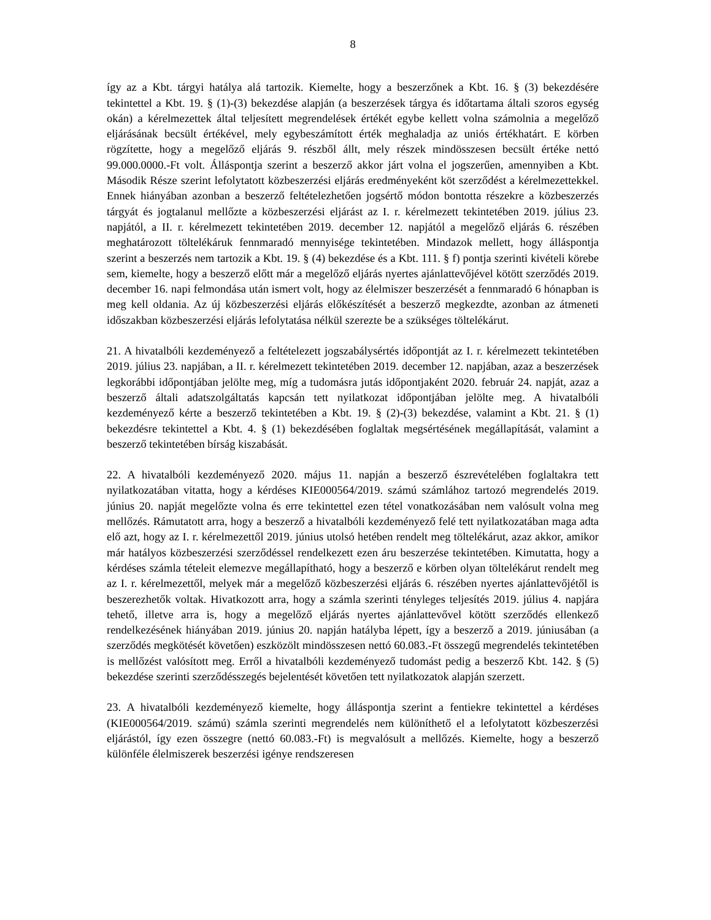8
így az a Kbt. tárgyi hatálya alá tartozik. Kiemelte, hogy a beszerzőnek a Kbt. 16. § (3) bekezdésére tekintettel a Kbt. 19. § (1)-(3) bekezdése alapján (a beszerzések tárgya és időtartama általi szoros egység okán) a kérelmezettek által teljesített megrendelések értékét egybe kellett volna számolnia a megelőző eljárásának becsült értékével, mely egybeszámított érték meghaladja az uniós értékhatárt. E körben rögzítette, hogy a megelőző eljárás 9. részből állt, mely részek mindösszesen becsült értéke nettó 99.000.0000.-Ft volt. Álláspontja szerint a beszerző akkor járt volna el jogszerűen, amennyiben a Kbt. Második Része szerint lefolytatott közbeszerzési eljárás eredményeként köt szerződést a kérelmezettekkel. Ennek hiányában azonban a beszerző feltételezhetően jogsértő módon bontotta részekre a közbeszerzés tárgyát és jogtalanul mellőzte a közbeszerzési eljárást az I. r. kérelmezett tekintetében 2019. július 23. napjától, a II. r. kérelmezett tekintetében 2019. december 12. napjától a megelőző eljárás 6. részében meghatározott töltelékáruk fennmaradó mennyisége tekintetében. Mindazok mellett, hogy álláspontja szerint a beszerzés nem tartozik a Kbt. 19. § (4) bekezdése és a Kbt. 111. § f) pontja szerinti kivételi körebe sem, kiemelte, hogy a beszerző előtt már a megelőző eljárás nyertes ajánlattevőjével kötött szerződés 2019. december 16. napi felmondása után ismert volt, hogy az élelmiszer beszerzését a fennmaradó 6 hónapban is meg kell oldania. Az új közbeszerzési eljárás előkészítését a beszerző megkezdte, azonban az átmeneti időszakban közbeszerzési eljárás lefolytatása nélkül szerezte be a szükséges töltelékárut.
21. A hivatalbóli kezdeményező a feltételezett jogszabálysértés időpontját az I. r. kérelmezett tekintetében 2019. július 23. napjában, a II. r. kérelmezett tekintetében 2019. december 12. napjában, azaz a beszerzések legkorábbi időpontjában jelölte meg, míg a tudomásra jutás időpontjaként 2020. február 24. napját, azaz a beszerző általi adatszolgáltatás kapcsán tett nyilatkozat időpontjában jelölte meg. A hivatalbóli kezdeményező kérte a beszerző tekintetében a Kbt. 19. § (2)-(3) bekezdése, valamint a Kbt. 21. § (1) bekezdésre tekintettel a Kbt. 4. § (1) bekezdésében foglaltak megsértésének megállapítását, valamint a beszerző tekintetében bírság kiszabását.
22. A hivatalbóli kezdeményező 2020. május 11. napján a beszerző észrevételében foglaltakra tett nyilatkozatában vitatta, hogy a kérdéses KIE000564/2019. számú számlához tartozó megrendelés 2019. június 20. napját megelőzte volna és erre tekintettel ezen tétel vonatkozásában nem valósult volna meg mellőzés. Rámutatott arra, hogy a beszerző a hivatalbóli kezdeményező felé tett nyilatkozatában maga adta elő azt, hogy az I. r. kérelmezettől 2019. június utolsó hetében rendelt meg töltelékárut, azaz akkor, amikor már hatályos közbeszerzési szerződéssel rendelkezett ezen áru beszerzése tekintetében. Kimutatta, hogy a kérdéses számla tételeit elemezve megállapítható, hogy a beszerző e körben olyan töltelékárut rendelt meg az I. r. kérelmezettől, melyek már a megelőző közbeszerzési eljárás 6. részében nyertes ajánlattevőjétől is beszerezhetők voltak. Hivatkozott arra, hogy a számla szerinti tényleges teljesítés 2019. július 4. napjára tehető, illetve arra is, hogy a megelőző eljárás nyertes ajánlattevővel kötött szerződés ellenkező rendelkezésének hiányában 2019. június 20. napján hatályba lépett, így a beszerző a 2019. júniusában (a szerződés megkötését követően) eszközölt mindösszesen nettó 60.083.-Ft összegű megrendelés tekintetében is mellőzést valósított meg. Erről a hivatalbóli kezdeményező tudomást pedig a beszerző Kbt. 142. § (5) bekezdése szerinti szerződésszegés bejelentését követően tett nyilatkozatok alapján szerzett.
23. A hivatalbóli kezdeményező kiemelte, hogy álláspontja szerint a fentiekre tekintettel a kérdéses (KIE000564/2019. számú) számla szerinti megrendelés nem különíthető el a lefolytatott közbeszerzési eljárástól, így ezen összegre (nettó 60.083.-Ft) is megvalósult a mellőzés. Kiemelte, hogy a beszerző különféle élelmiszerek beszerzési igénye rendszeresen